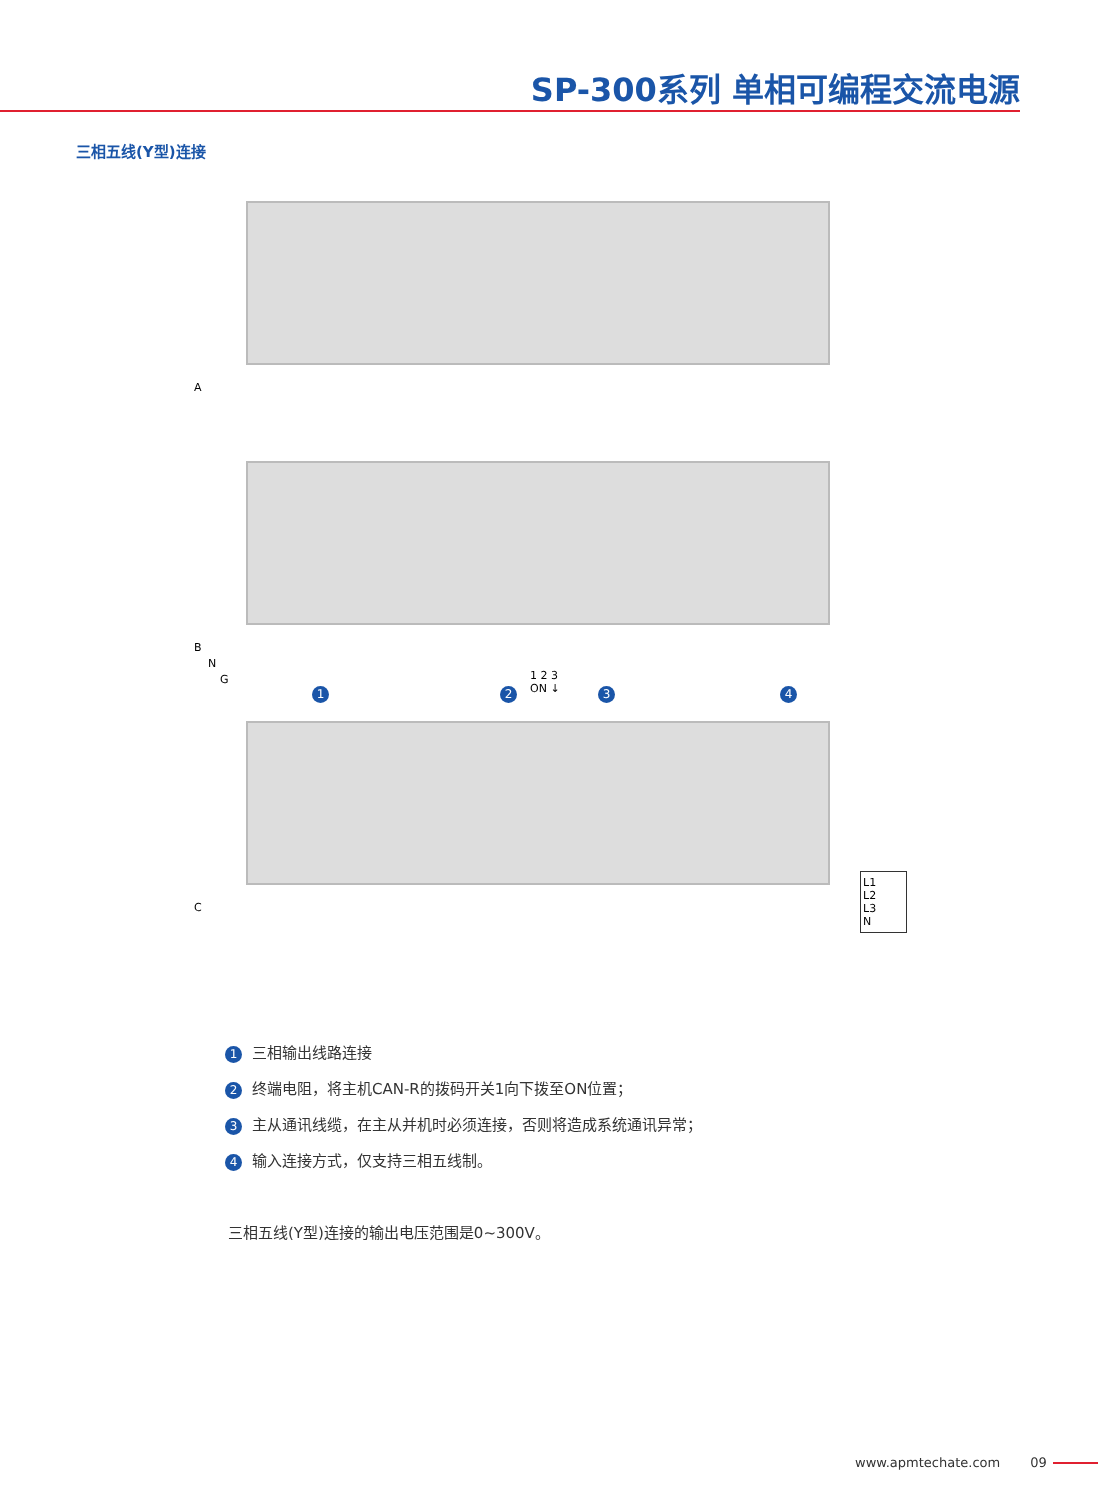SP-300系列 单相可编程交流电源
三相五线(Y型)连接
A
B
N
G
C
1 2 3 4
1 2 3
ON ↓
L1
L2
L3
N
1 三相输出线路连接
2 终端电阻，将主机CAN-R的拨码开关1向下拨至ON位置；
3 主从通讯线缆，在主从并机时必须连接，否则将造成系统通讯异常；
4 输入连接方式，仅支持三相五线制。
三相五线(Y型)连接的输出电压范围是0~300V。
www.apmtechate.com 09